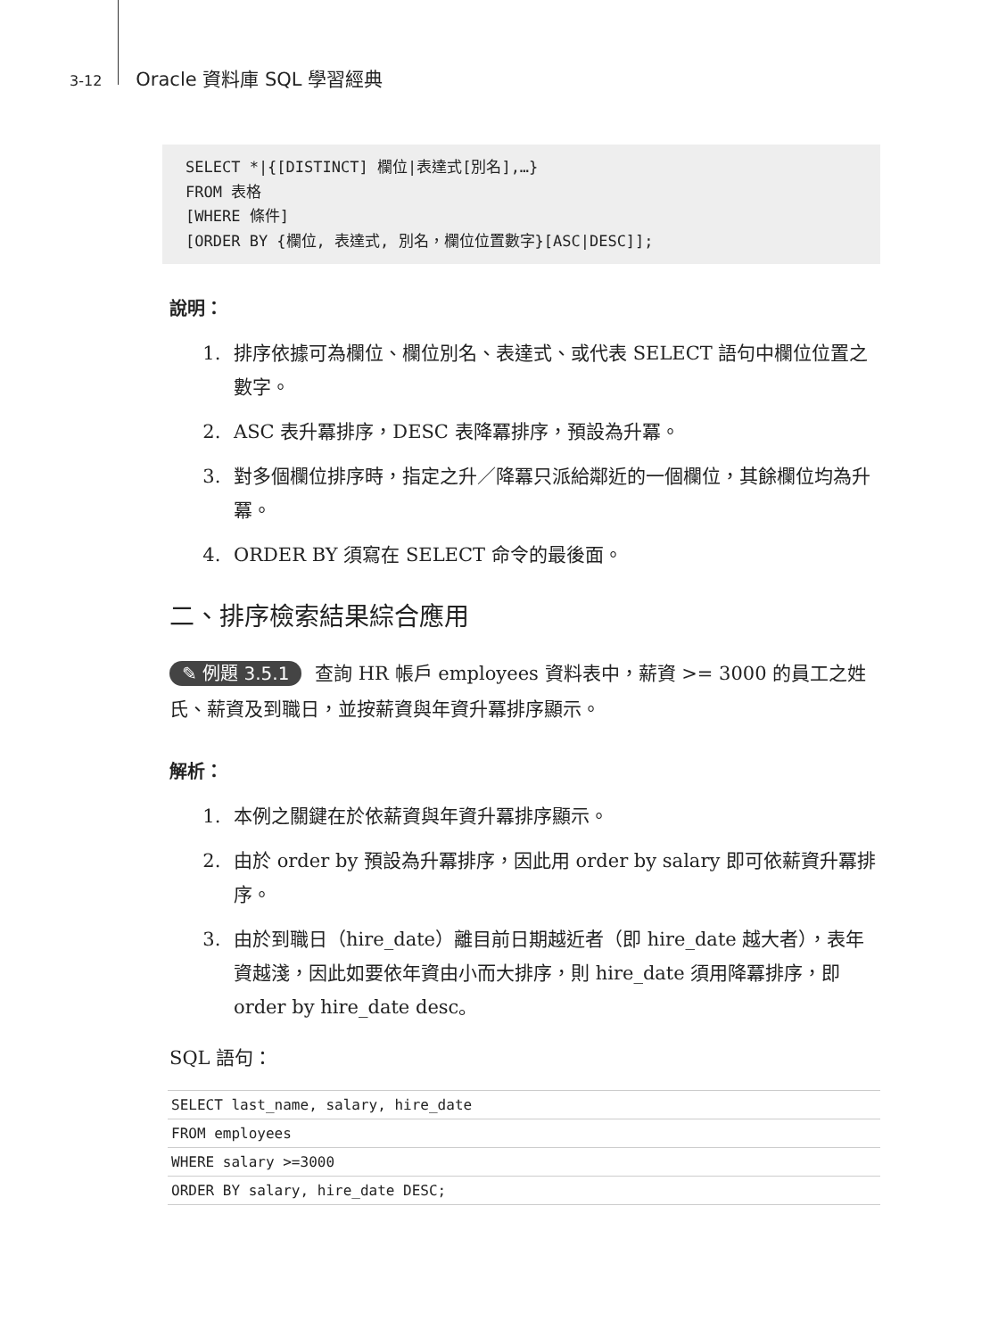3-12 Oracle 資料庫 SQL 學習經典
SELECT *|{[DISTINCT] 欄位|表達式[別名],…} FROM 表格 [WHERE 條件] [ORDER BY {欄位, 表達式, 別名，欄位位置數字}[ASC|DESC]];
說明：
1. 排序依據可為欄位、欄位別名、表達式、或代表 SELECT 語句中欄位位置之數字。
2. ASC 表升冪排序，DESC 表降冪排序，預設為升冪。
3. 對多個欄位排序時，指定之升／降冪只派給鄰近的一個欄位，其餘欄位均為升冪。
4. ORDER BY 須寫在 SELECT 命令的最後面。
二、排序檢索結果綜合應用
✎ 例題 3.5.1 查詢 HR 帳戶 employees 資料表中，薪資 >= 3000 的員工之姓氏、薪資及到職日，並按薪資與年資升冪排序顯示。
解析：
1. 本例之關鍵在於依薪資與年資升冪排序顯示。
2. 由於 order by 預設為升冪排序，因此用 order by salary 即可依薪資升冪排序。
3. 由於到職日（hire_date）離目前日期越近者（即 hire_date 越大者），表年資越淺，因此如要依年資由小而大排序，則 hire_date 須用降冪排序，即 order by hire_date desc。
SQL 語句：
SELECT last_name, salary, hire_date
FROM employees
WHERE salary >=3000
ORDER BY salary, hire_date DESC;